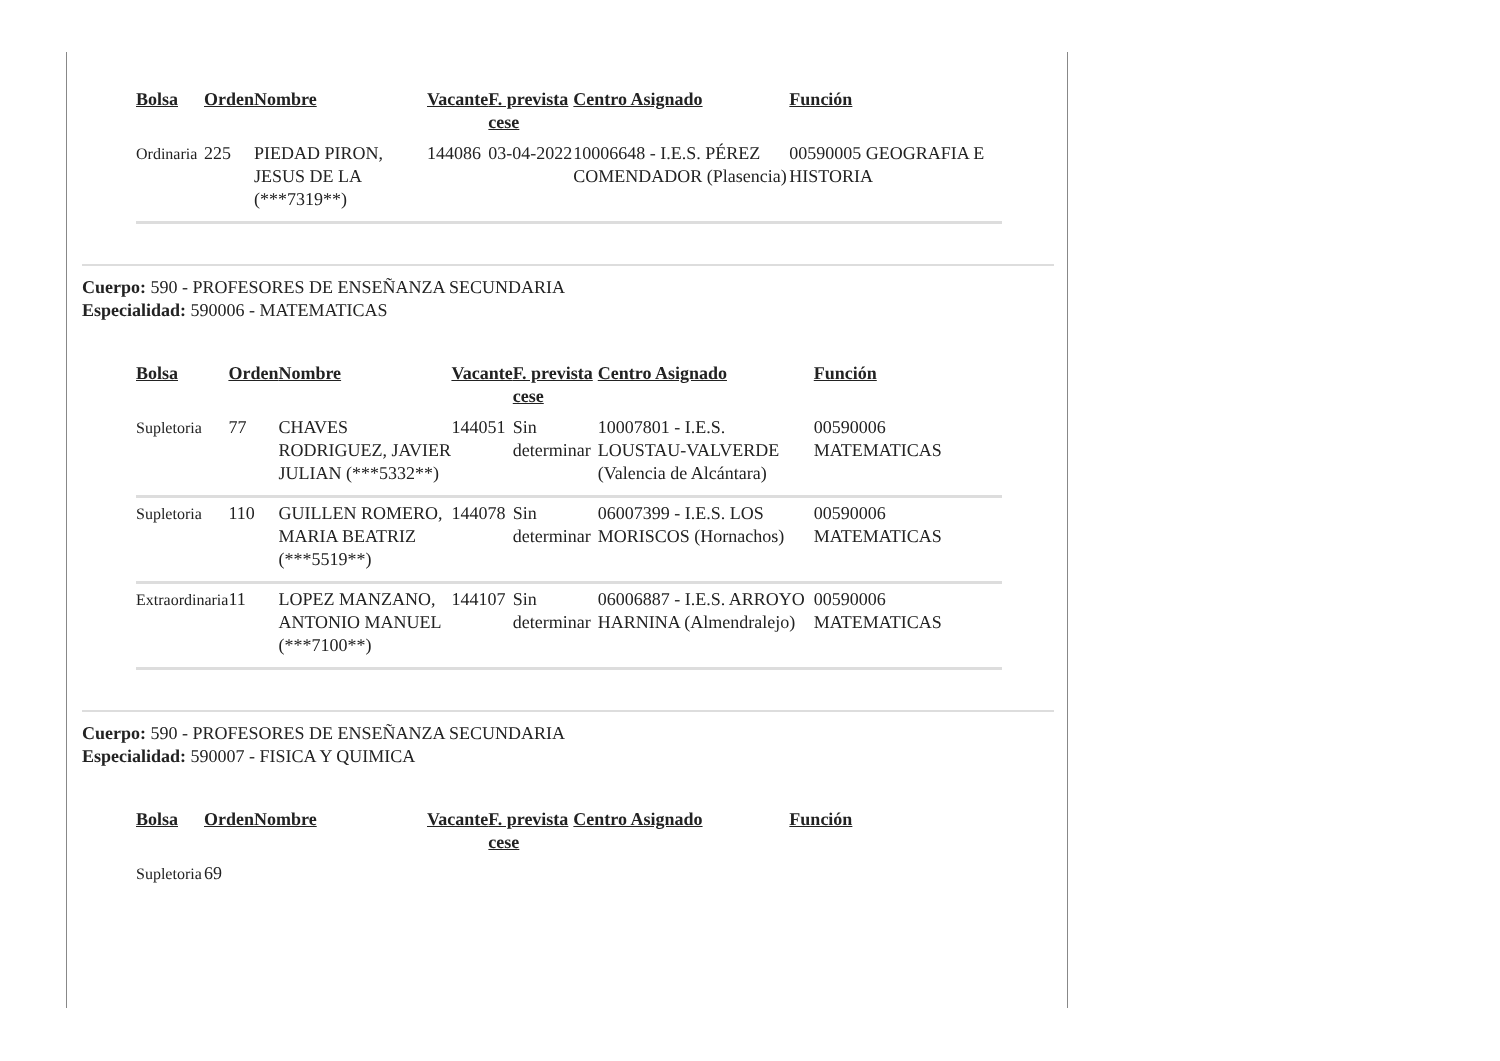| Bolsa | Orden | Nombre | Vacante | F. prevista cese | Centro Asignado | Función |
| --- | --- | --- | --- | --- | --- | --- |
| Ordinaria | 225 | PIEDAD PIRON, JESUS DE LA (***7319**) | 144086 | 03-04-2022 | 10006648 - I.E.S. PÉREZ COMENDADOR (Plasencia) | 00590005 GEOGRAFIA E HISTORIA |
Cuerpo: 590 - PROFESORES DE ENSEÑANZA SECUNDARIA
Especialidad: 590006 - MATEMATICAS
| Bolsa | Orden | Nombre | Vacante | F. prevista cese | Centro Asignado | Función |
| --- | --- | --- | --- | --- | --- | --- |
| Supletoria | 77 | CHAVES RODRIGUEZ, JAVIER JULIAN (***5332**) | 144051 | Sin determinar | 10007801 - I.E.S. LOUSTAU-VALVERDE (Valencia de Alcántara) | 00590006 MATEMATICAS |
| Supletoria | 110 | GUILLEN ROMERO, MARIA BEATRIZ (***5519**) | 144078 | Sin determinar | 06007399 - I.E.S. LOS MORISCOS (Hornachos) | 00590006 MATEMATICAS |
| Extraordinaria | 11 | LOPEZ MANZANO, ANTONIO MANUEL (***7100**) | 144107 | Sin determinar | 06006887 - I.E.S. ARROYO HARNINA (Almendralejo) | 00590006 MATEMATICAS |
Cuerpo: 590 - PROFESORES DE ENSEÑANZA SECUNDARIA
Especialidad: 590007 - FISICA Y QUIMICA
| Bolsa | Orden | Nombre | Vacante | F. prevista cese | Centro Asignado | Función |
| --- | --- | --- | --- | --- | --- | --- |
| Supletoria | 69 | | | | | |